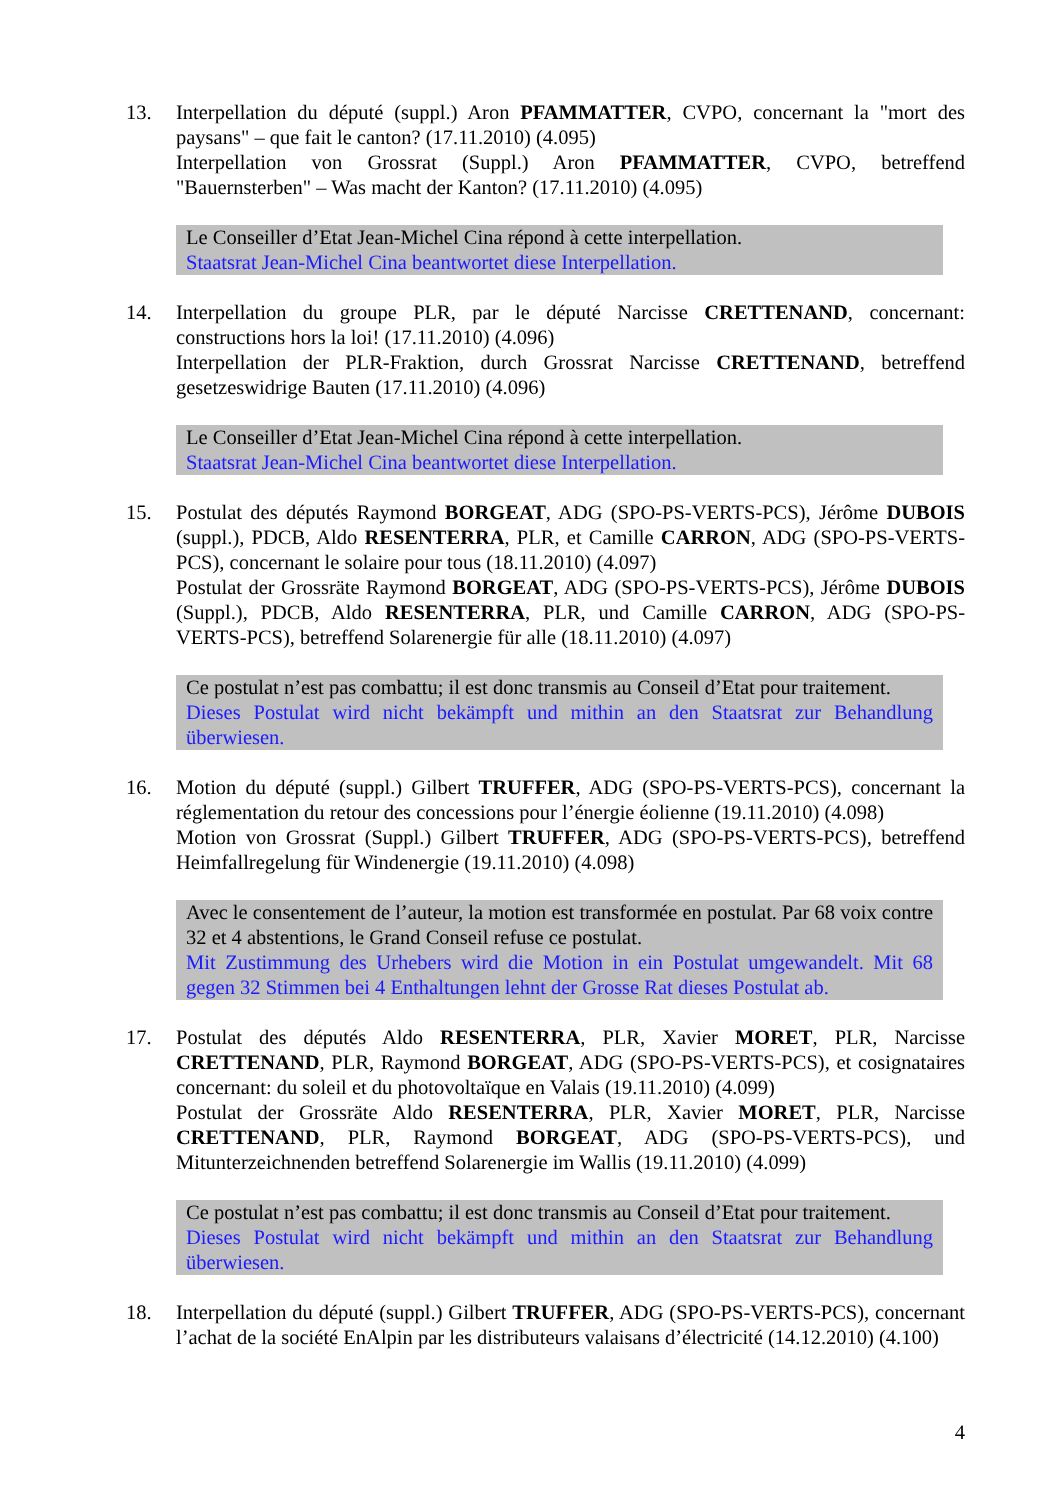13. Interpellation du député (suppl.) Aron PFAMMATTER, CVPO, concernant la "mort des paysans" – que fait le canton? (17.11.2010) (4.095)
Interpellation von Grossrat (Suppl.) Aron PFAMMATTER, CVPO, betreffend "Bauernsterben" – Was macht der Kanton? (17.11.2010) (4.095)
Le Conseiller d’Etat Jean-Michel Cina répond à cette interpellation.
Staatsrat Jean-Michel Cina beantwortet diese Interpellation.
14. Interpellation du groupe PLR, par le député Narcisse CRETTENAND, concernant: constructions hors la loi! (17.11.2010) (4.096)
Interpellation der PLR-Fraktion, durch Grossrat Narcisse CRETTENAND, betreffend gesetzeswidrige Bauten (17.11.2010) (4.096)
Le Conseiller d’Etat Jean-Michel Cina répond à cette interpellation.
Staatsrat Jean-Michel Cina beantwortet diese Interpellation.
15. Postulat des députés Raymond BORGEAT, ADG (SPO-PS-VERTS-PCS), Jérôme DUBOIS (suppl.), PDCB, Aldo RESENTERRA, PLR, et Camille CARRON, ADG (SPO-PS-VERTS-PCS), concernant le solaire pour tous (18.11.2010) (4.097)
Postulat der Grossräte Raymond BORGEAT, ADG (SPO-PS-VERTS-PCS), Jérôme DUBOIS (Suppl.), PDCB, Aldo RESENTERRA, PLR, und Camille CARRON, ADG (SPO-PS-VERTS-PCS), betreffend Solarenergie für alle (18.11.2010) (4.097)
Ce postulat n’est pas combattu; il est donc transmis au Conseil d’Etat pour traitement.
Dieses Postulat wird nicht bekämpft und mithin an den Staatsrat zur Behandlung überwiesen.
16. Motion du député (suppl.) Gilbert TRUFFER, ADG (SPO-PS-VERTS-PCS), concernant la réglementation du retour des concessions pour l’énergie éolienne (19.11.2010) (4.098)
Motion von Grossrat (Suppl.) Gilbert TRUFFER, ADG (SPO-PS-VERTS-PCS), betreffend Heimfallregelung für Windenergie (19.11.2010) (4.098)
Avec le consentement de l’auteur, la motion est transformée en postulat. Par 68 voix contre 32 et 4 abstentions, le Grand Conseil refuse ce postulat.
Mit Zustimmung des Urhebers wird die Motion in ein Postulat umgewandelt. Mit 68 gegen 32 Stimmen bei 4 Enthaltungen lehnt der Grosse Rat dieses Postulat ab.
17. Postulat des députés Aldo RESENTERRA, PLR, Xavier MORET, PLR, Narcisse CRETTENAND, PLR, Raymond BORGEAT, ADG (SPO-PS-VERTS-PCS), et cosignataires concernant: du soleil et du photovoltaïque en Valais (19.11.2010) (4.099)
Postulat der Grossräte Aldo RESENTERRA, PLR, Xavier MORET, PLR, Narcisse CRETTENAND, PLR, Raymond BORGEAT, ADG (SPO-PS-VERTS-PCS), und Mitunterzeichnenden betreffend Solarenergie im Wallis (19.11.2010) (4.099)
Ce postulat n’est pas combattu; il est donc transmis au Conseil d’Etat pour traitement.
Dieses Postulat wird nicht bekämpft und mithin an den Staatsrat zur Behandlung überwiesen.
18. Interpellation du député (suppl.) Gilbert TRUFFER, ADG (SPO-PS-VERTS-PCS), concernant l’achat de la société EnAlpin par les distributeurs valaisans d’électricité (14.12.2010) (4.100)
4